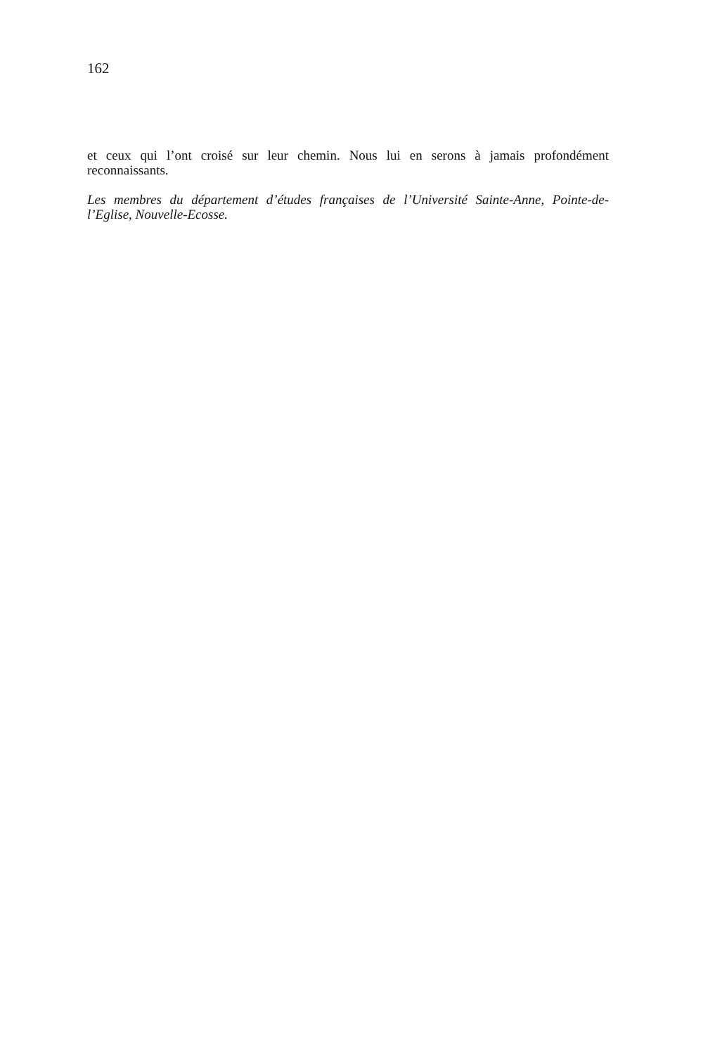162
et ceux qui l’ont croisé sur leur chemin. Nous lui en serons à jamais profondément reconnaissants.
Les membres du département d’études françaises de l’Université Sainte-Anne, Pointe-de-l’Eglise, Nouvelle-Ecosse.